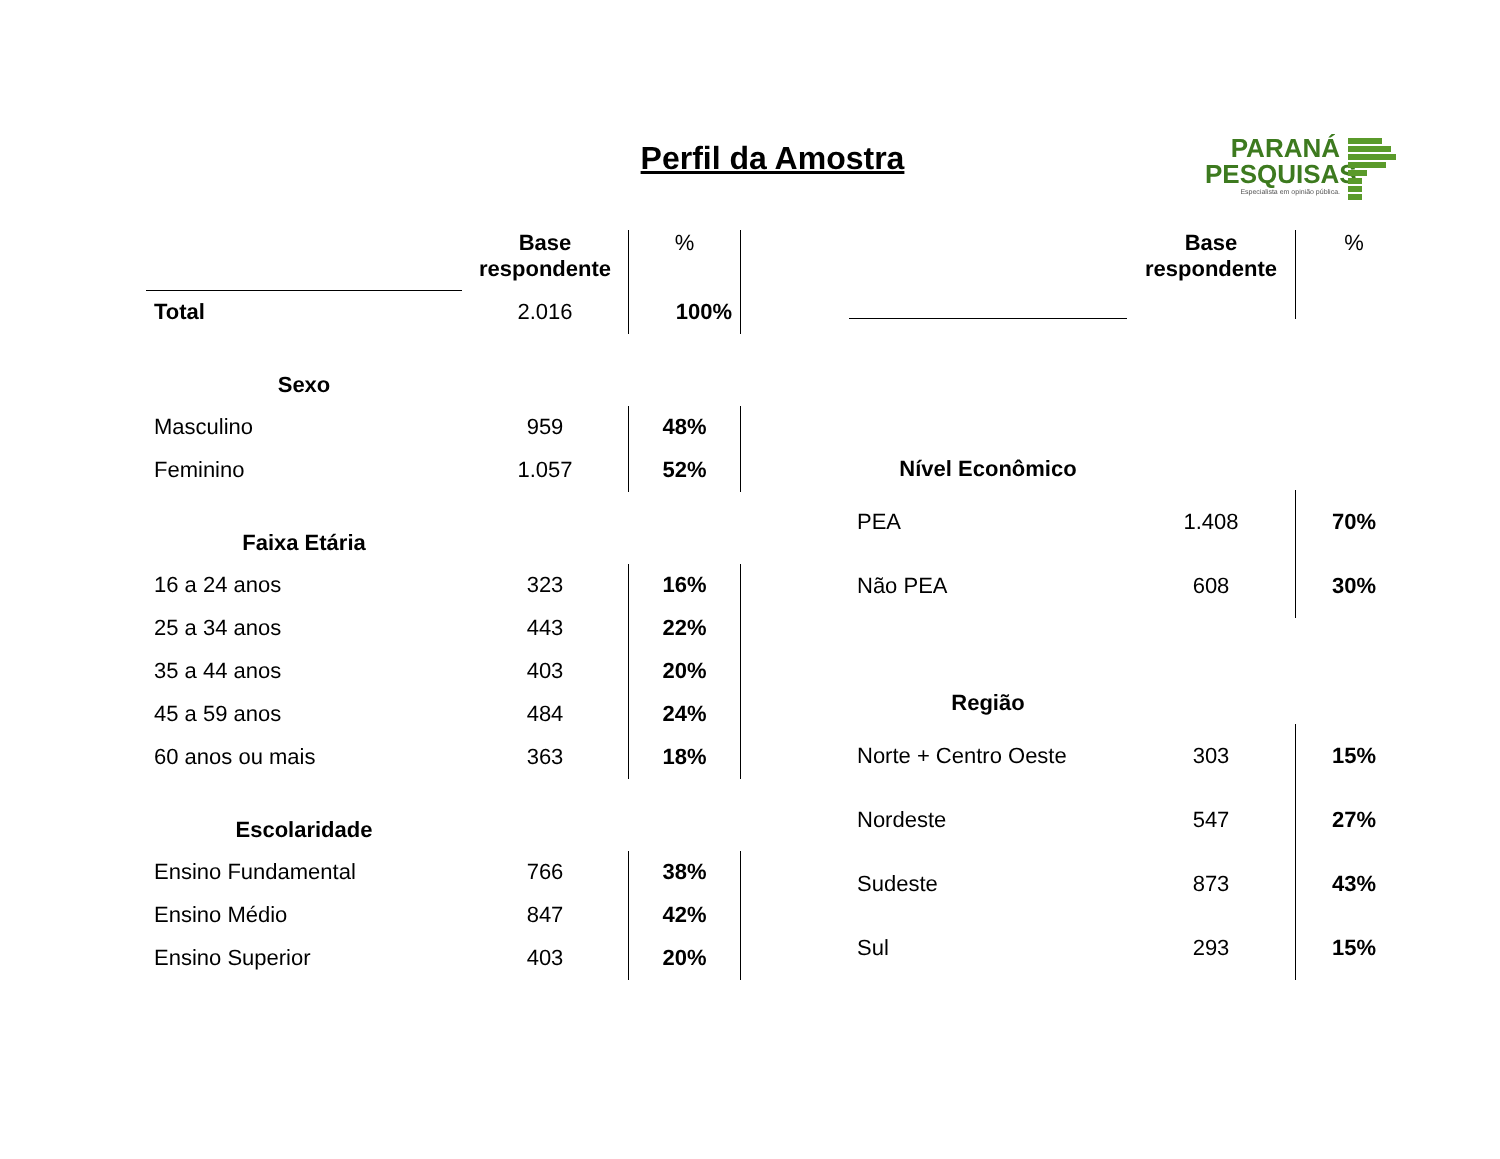Perfil da Amostra
PARANÁ
PESQUISAS
Especialista em opinião pública.
| | Base respondente | % |
| Total | 2.016 | 100% |
| Sexo | | |
| Masculino | 959 | 48% |
| Feminino | 1.057 | 52% |
| Faixa Etária | | |
| 16 a 24 anos | 323 | 16% |
| 25 a 34 anos | 443 | 22% |
| 35 a 44 anos | 403 | 20% |
| 45 a 59 anos | 484 | 24% |
| 60 anos ou mais | 363 | 18% |
| Escolaridade | | |
| Ensino Fundamental | 766 | 38% |
| Ensino Médio | 847 | 42% |
| Ensino Superior | 403 | 20% |
| | Base respondente | % |
| Nível Econômico | | |
| PEA | 1.408 | 70% |
| Não PEA | 608 | 30% |
| Região | | |
| Norte + Centro Oeste | 303 | 15% |
| Nordeste | 547 | 27% |
| Sudeste | 873 | 43% |
| Sul | 293 | 15% |